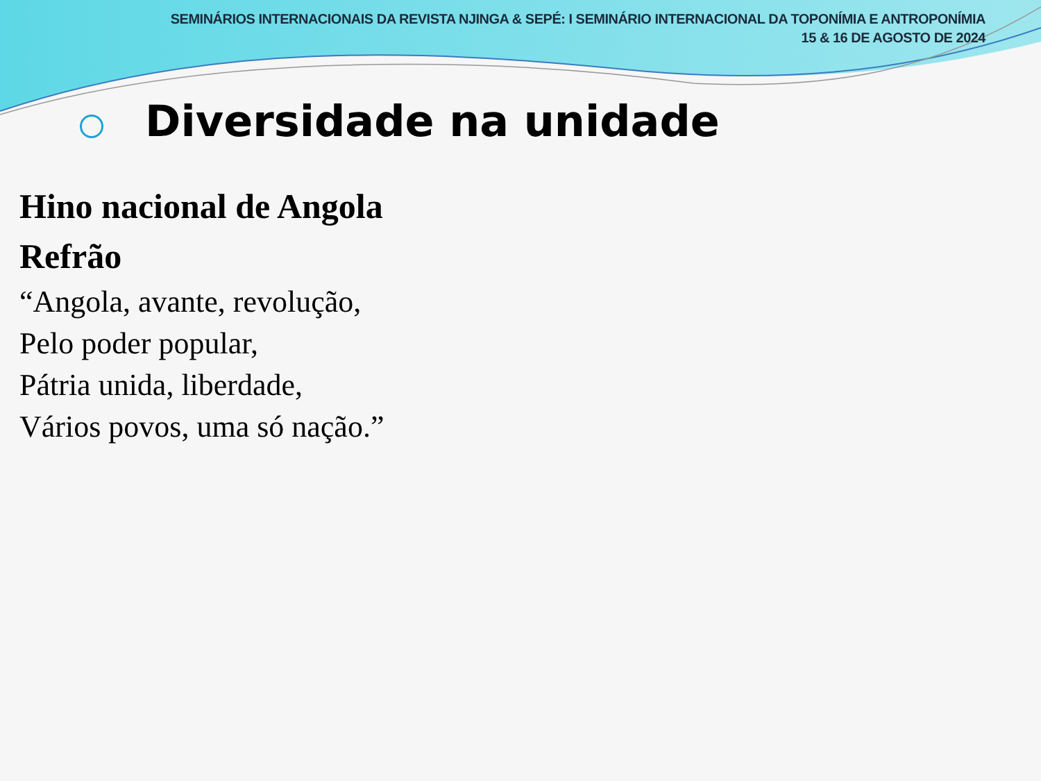SEMINÁRIOS INTERNACIONAIS DA REVISTA NJINGA & SEPÉ: I SEMINÁRIO INTERNACIONAL DA TOPONÍMIA E ANTROPONÍMIA
15 & 16 DE AGOSTO DE 2024
Diversidade na unidade
Hino nacional de Angola
Refrão
“Angola, avante, revolução,
Pelo poder popular,
Pátria unida, liberdade,
Vários povos, uma só nação.”